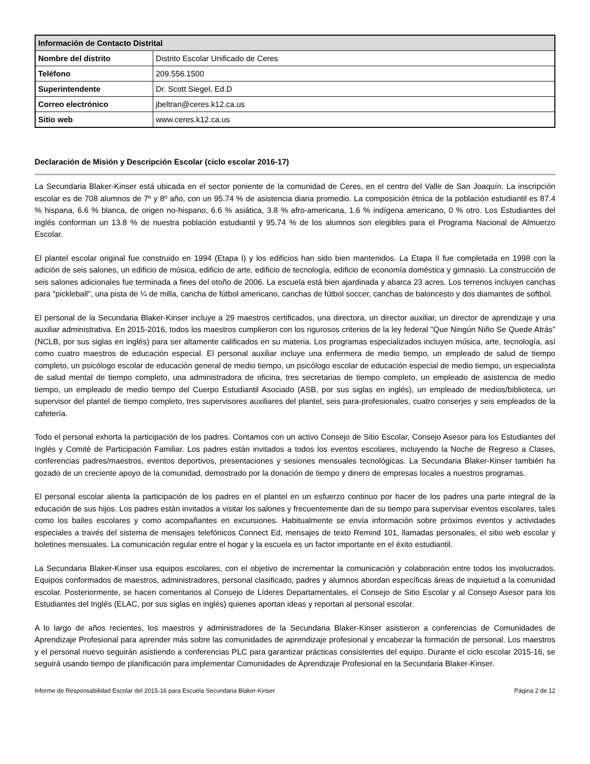| Información de Contacto Distrital | |
| --- | --- |
| Nombre del distrito | Distrito Escolar Unificado de Ceres |
| Teléfono | 209.556.1500 |
| Superintendente | Dr. Scott Siegel, Ed.D |
| Correo electrónico | jbeltran@ceres.k12.ca.us |
| Sitio web | www.ceres.k12.ca.us |
Declaración de Misión y Descripción Escolar (ciclo escolar 2016-17)
La Secundaria Blaker-Kinser está ubicada en el sector poniente de la comunidad de Ceres, en el centro del Valle de San Joaquín. La inscripción escolar es de 708 alumnos de 7º y 8º año, con un 95.74 % de asistencia diaria promedio. La composición étnica de la población estudiantil es 87.4 % hispana, 6.6 % blanca, de origen no-hispano, 6.6 % asiática, 3.8 % afro-americana, 1.6 % indígena americano, 0 % otro. Los Estudiantes del inglés conforman un 13.8 % de nuestra población estudiantil y 95.74 % de los alumnos son elegibles para el Programa Nacional de Almuerzo Escolar.
El plantel escolar original fue construido en 1994 (Etapa I) y los edificios han sido bien mantenidos. La Etapa II fue completada en 1998 con la adición de seis salones, un edificio de música, edificio de arte, edificio de tecnología, edificio de economía doméstica y gimnasio. La construcción de seis salones adicionales fue terminada a fines del otoño de 2006. La escuela está bien ajardinada y abarca 23 acres. Los terrenos incluyen canchas para "pickleball", una pista de ¼ de milla, cancha de fútbol americano, canchas de fútbol soccer, canchas de baloncesto y dos diamantes de softbol.
El personal de la Secundaria Blaker-Kinser incluye a 29 maestros certificados, una directora, un director auxiliar, un director de aprendizaje y una auxiliar administrativa. En 2015-2016, todos los maestros cumplieron con los rigurosos criterios de la ley federal "Que Ningún Niño Se Quede Atrás" (NCLB, por sus siglas en inglés) para ser altamente calificados en su materia. Los programas especializados incluyen música, arte, tecnología, así como cuatro maestros de educación especial. El personal auxiliar incluye una enfermera de medio tiempo, un empleado de salud de tiempo completo, un psicólogo escolar de educación general de medio tiempo, un psicólogo escolar de educación especial de medio tiempo, un especialista de salud mental de tiempo completo, una administradora de oficina, tres secretarias de tiempo completo, un empleado de asistencia de medio tiempo, un empleado de medio tiempo del Cuerpo Estudiantil Asociado (ASB, por sus siglas en inglés), un empleado de medios/biblioteca, un supervisor del plantel de tiempo completo, tres supervisores auxiliares del plantel, seis para-profesionales, cuatro conserjes y seis empleados de la cafetería.
Todo el personal exhorta la participación de los padres. Contamos con un activo Consejo de Sitio Escolar, Consejo Asesor para los Estudiantes del Inglés y Comité de Participación Familiar. Los padres están invitados a todos los eventos escolares, incluyendo la Noche de Regreso a Clases, conferencias padres/maestros, eventos deportivos, presentaciones y sesiones mensuales tecnológicas. La Secundaria Blaker-Kinser también ha gozado de un creciente apoyo de la comunidad, demostrado por la donación de tiempo y dinero de empresas locales a nuestros programas.
El personal escolar alienta la participación de los padres en el plantel en un esfuerzo continuo por hacer de los padres una parte integral de la educación de sus hijos. Los padres están invitados a visitar los salones y frecuentemente dan de su tiempo para supervisar eventos escolares, tales como los bailes escolares y como acompañantes en excursiones. Habitualmente se envía información sobre próximos eventos y actividades especiales a través del sistema de mensajes telefónicos Connect Ed, mensajes de texto Remind 101, llamadas personales, el sitio web escolar y boletines mensuales. La comunicación regular entre el hogar y la escuela es un factor importante en el éxito estudiantil.
La Secundaria Blaker-Kinser usa equipos escolares, con el objetivo de incrementar la comunicación y colaboración entre todos los involucrados. Equipos conformados de maestros, administradores, personal clasificado, padres y alumnos abordan específicas áreas de inquietud a la comunidad escolar. Posteriormente, se hacen comentarios al Consejo de Líderes Departamentales, el Consejo de Sitio Escolar y al Consejo Asesor para los Estudiantes del Inglés (ELAC, por sus siglas en inglés) quienes aportan ideas y reportan al personal escolar.
A lo largo de años recientes, los maestros y administradores de la Secundaria Blaker-Kinser asistieron a conferencias de Comunidades de Aprendizaje Profesional para aprender más sobre las comunidades de aprendizaje profesional y encabezar la formación de personal. Los maestros y el personal nuevo seguirán asistiendo a conferencias PLC para garantizar prácticas consistentes del equipo. Durante el ciclo escolar 2015-16, se seguirá usando tiempo de planificación para implementar Comunidades de Aprendizaje Profesional en la Secundaria Blaker-Kinser.
Informe de Responsabilidad Escolar del 2015-16 para Escuela Secundaria Blaker-Kinser Página 2 de 12